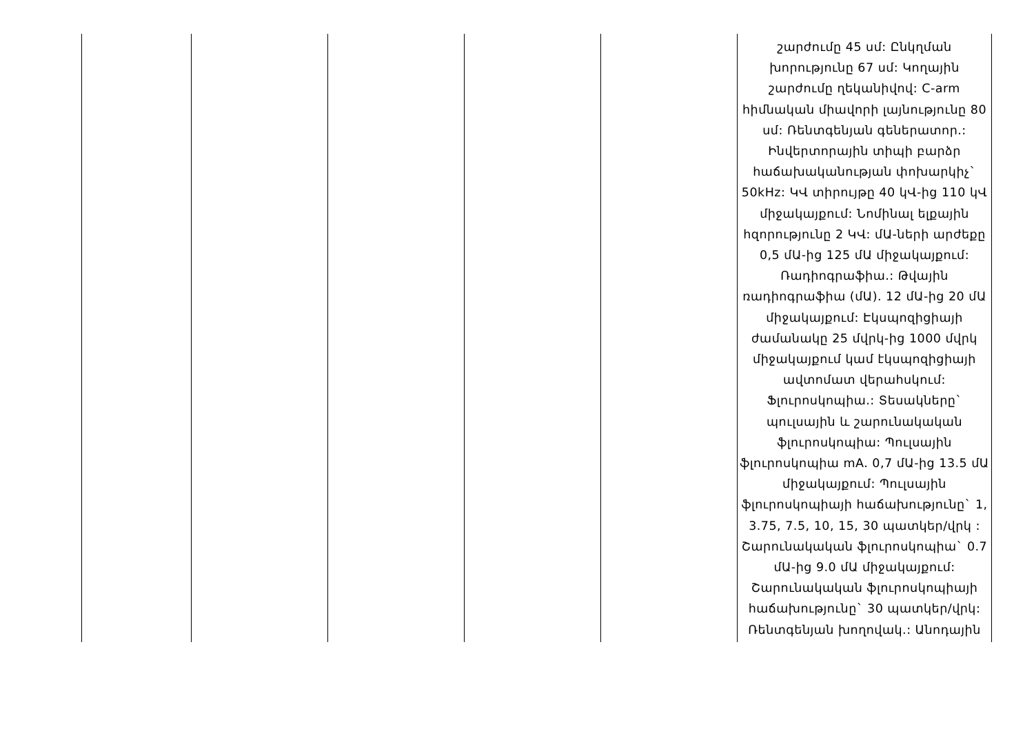| | | | | | շարժումը 45 սմ: Ընկղման խորությունը 67 սմ: Կողային շարժումը ղեկանիվով: C-arm հիմնական միավորի լայնությունը 80 սմ: Ռենտգենյան գեներատոր.: Ինվերտորային տիպի բարձր հաճախականության փոխարկիչ` 50kHz: ԿՎ տիրույթը 40 կՎ-ից 110 կՎ միջակայքում: Նոմինալ ելքային հզորությունը 2 ԿՎ: մԱ-ների արժեքը 0,5 մԱ-ից 125 մԱ միջակայքում: Ռադիոգրաֆիա.: Թվային ռադիոգրաֆիա (մԱ). 12 մԱ-ից 20 մԱ միջակայքում: Էկսպոզիցիայի ժամանակը 25 մվրկ-ից 1000 մվրկ միջակայքում կամ էկսպոզիցիայի ավտոմատ վերահսկում: Ֆլուրոսկոպիա.: Տեսակները` պուլսային և շարունակական ֆլուրոսկոպիա: Պուլսային ֆլուրոսկոպիա mA. 0,7 մԱ-ից 13.5 մԱ միջակայքում: Պուլսային ֆլուրոսկոպիայի հաճախությունը` 1, 3.75, 7.5, 10, 15, 30 պատկեր/վրկ : Շարունակական ֆլուրոսկոպիա` 0.7 մԱ-ից 9.0 մԱ միջակայքում: Շարունակական ֆլուրոսկոպիայի հաճախությունը` 30 պատկեր/վրկ: Ռենտգենյան խողովակ.: Անոդային |